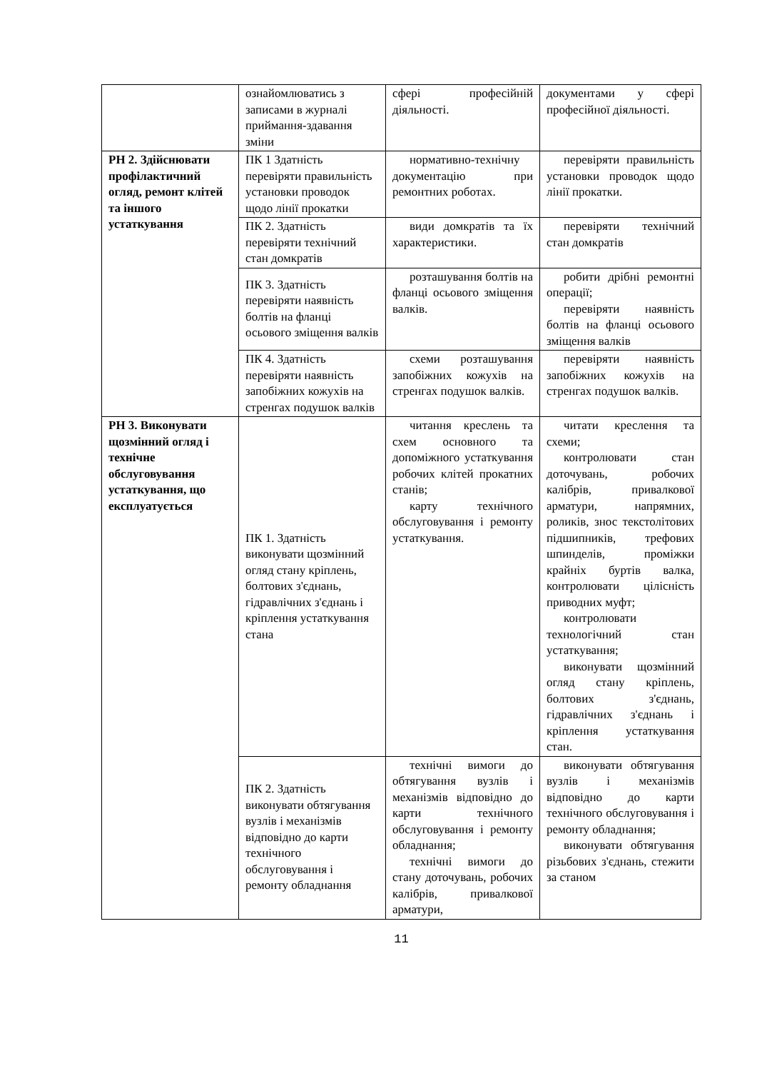| | ознайомлюватись з записами в журналі приймання-здавання зміни | сфері професійній діяльності. | документами у сфері професійної діяльності. |
| РН 2. Здійснювати профілактичний огляд, ремонт клітей та іншого устаткування | ПК 1 Здатність перевіряти правильність установки проводок щодо лінії прокатки | нормативно-технічну документацію при ремонтних роботах. | перевіряти правильність установки проводок щодо лінії прокатки. |
| | ПК 2. Здатність перевіряти технічний стан домкратів | види домкратів та їх характеристики. | перевіряти технічний стан домкратів |
| | ПК 3. Здатність перевіряти наявність болтів на фланці осьового зміщення валків | розташування болтів на фланці осьового зміщення валків. | робити дрібні ремонтні операції; перевіряти наявність болтів на фланці осьового зміщення валків |
| | ПК 4. Здатність перевіряти наявність запобіжних кожухів на стренгах подушок валків | схеми розташування запобіжних кожухів на стренгах подушок валків. | перевіряти наявність запобіжних кожухів на стренгах подушок валків. |
| РН 3. Виконувати щозмінний огляд і технічне обслуговування устаткування, що експлуатується | ПК 1. Здатність виконувати щозмінний огляд стану кріплень, болтових з'єднань, гідравлічних з'єднань і кріплення устаткування стана | читання креслень та схем основного та допоміжного устаткування робочих клітей прокатних станів; карту технічного обслуговування і ремонту устаткування. | читати креслення та схеми; контролювати стан доточувань, робочих калібрів, привалкової арматури, напрямних, роликів, знос текстолітових підшипників, трефових шпинделів, проміжки крайніх буртів валка, контролювати цілісність приводних муфт; контролювати технологічний стан устаткування; виконувати щозмінний огляд стану кріплень, болтових з'єднань, гідравлічних з'єднань і кріплення устаткування стан. |
| | ПК 2. Здатність виконувати обтягування вузлів і механізмів відповідно до карти технічного обслуговування і ремонту обладнання | технічні вимоги до обтягування вузлів і механізмів відповідно до карти технічного обслуговування і ремонту обладнання; технічні вимоги до стану доточувань, робочих калібрів, привалкової арматури, | виконувати обтягування вузлів і механізмів відповідно до карти технічного обслуговування і ремонту обладнання; виконувати обтягування різьбових з'єднань, стежити за станом |
11